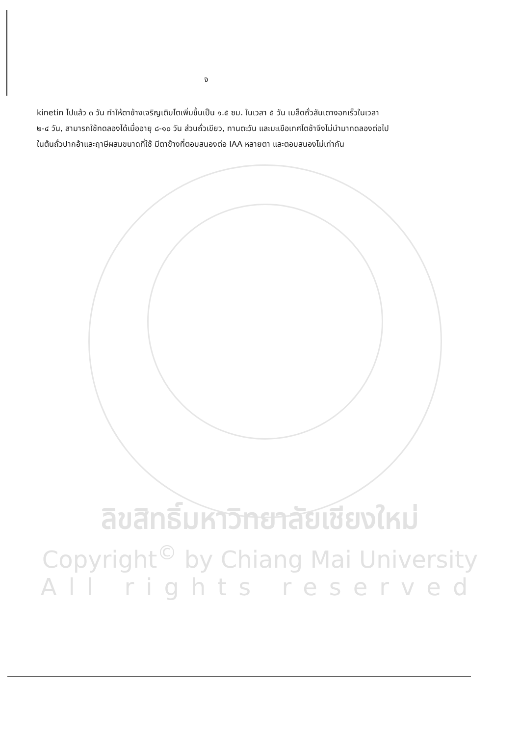จ
kinetin ไปแล้ว ๓ วัน ทำให้ตาข้างเจริญเติบโตเพิ่มขึ้นเป็น ๑.๕ ซม. ในเวลา ๕ วัน เมล็ดถั่วลันเตางอกเร็วในเวลา ๒-๔ วัน, สามารถใช้ทดลองได้เมื่ออายุ ๘-๑๐ วัน ส่วนถั่วเขียว, ทานตะวัน และมะเขือเทศโตช้าจึงไม่นำมาทดลองต่อไป ในต้นถั่วปากอ้าและฤาษีผสมขนาดที่ใช้ มีตาข้างที่ตอบสนองต่อ IAA หลายตา และตอบสนองไม่เท่ากัน
ลิขสิทธิ์มหาวิทยาลัยเชียงใหม่
Copyright<sup>©</sup> by Chiang Mai University
All rights reserved